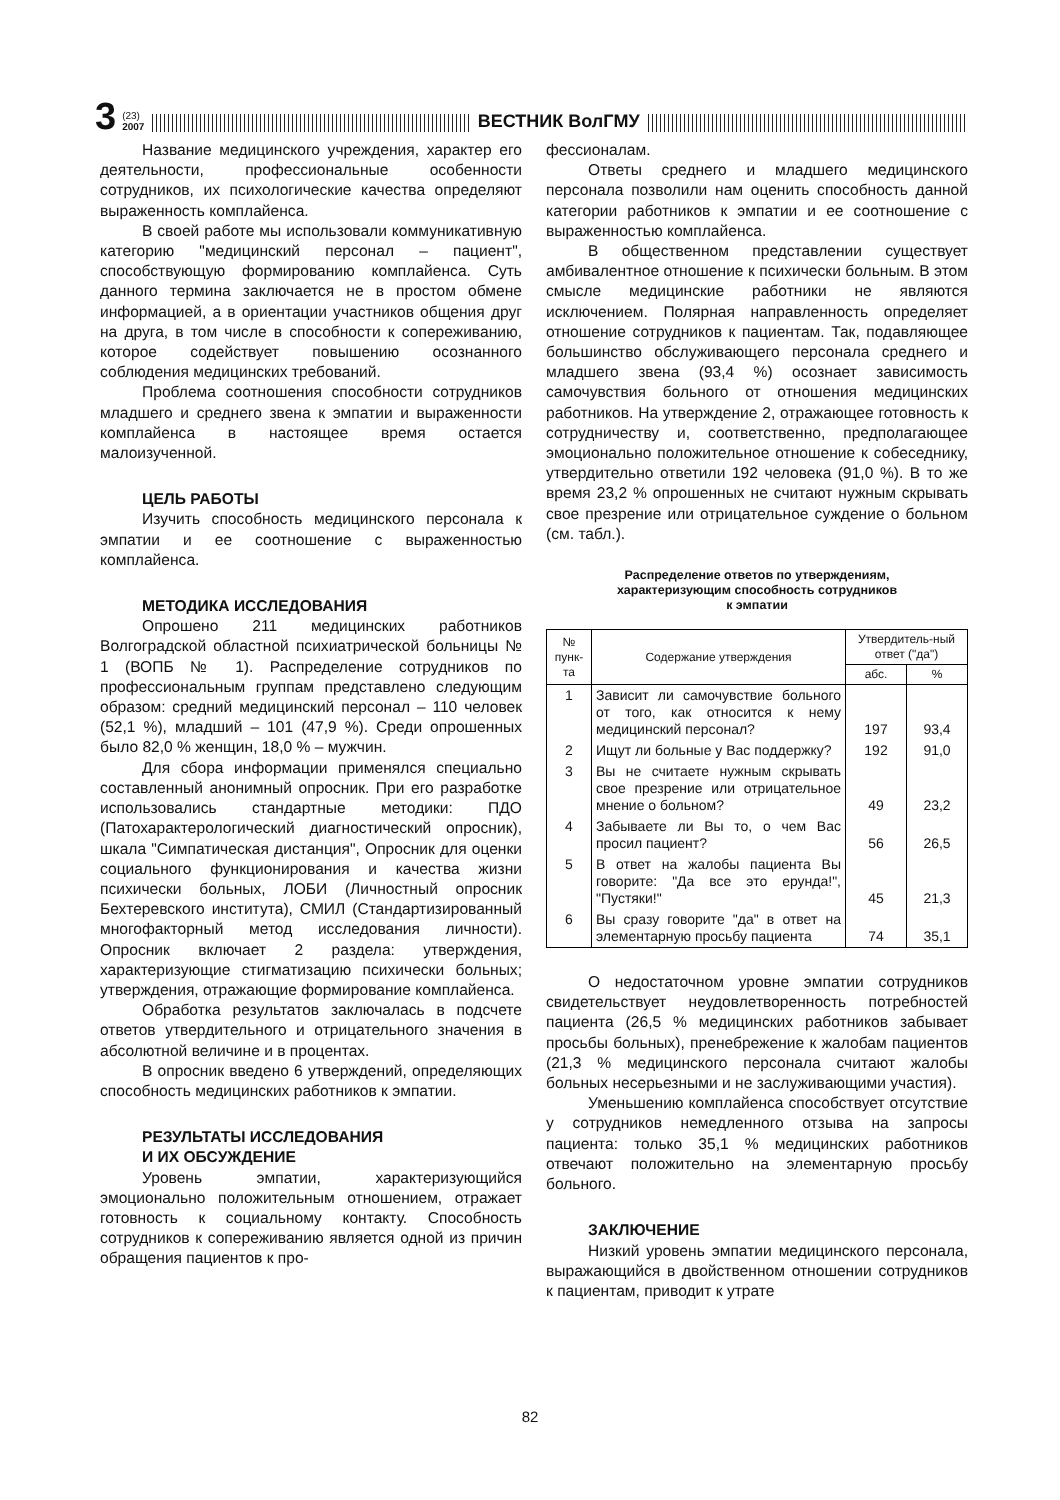3 (23)
2007 ВЕСТНИК ВолГМУ
Название медицинского учреждения, характер его деятельности, профессиональные особенности сотрудников, их психологические качества определяют выраженность комплайенса.
В своей работе мы использовали коммуникативную категорию "медицинский персонал – пациент", способствующую формированию комплайенса. Суть данного термина заключается не в простом обмене информацией, а в ориентации участников общения друг на друга, в том числе в способности к сопереживанию, которое содействует повышению осознанного соблюдения медицинских требований.
Проблема соотношения способности сотрудников младшего и среднего звена к эмпатии и выраженности комплайенса в настоящее время остается малоизученной.
ЦЕЛЬ РАБОТЫ
Изучить способность медицинского персонала к эмпатии и ее соотношение с выраженностью комплайенса.
МЕТОДИКА ИССЛЕДОВАНИЯ
Опрошено 211 медицинских работников Волгоградской областной психиатрической больницы № 1 (ВОПБ № 1). Распределение сотрудников по профессиональным группам представлено следующим образом: средний медицинский персонал – 110 человек (52,1 %), младший – 101 (47,9 %). Среди опрошенных было 82,0 % женщин, 18,0 % – мужчин.
Для сбора информации применялся специально составленный анонимный опросник. При его разработке использовались стандартные методики: ПДО (Патохарактерологический диагностический опросник), шкала "Симпатическая дистанция", Опросник для оценки социального функционирования и качества жизни психически больных, ЛОБИ (Личностный опросник Бехтеревского института), СМИЛ (Стандартизированный многофакторный метод исследования личности). Опросник включает 2 раздела: утверждения, характеризующие стигматизацию психически больных; утверждения, отражающие формирование комплайенса.
Обработка результатов заключалась в подсчете ответов утвердительного и отрицательного значения в абсолютной величине и в процентах.
В опросник введено 6 утверждений, определяющих способность медицинских работников к эмпатии.
РЕЗУЛЬТАТЫ ИССЛЕДОВАНИЯ
И ИХ ОБСУЖДЕНИЕ
Уровень эмпатии, характеризующийся эмоционально положительным отношением, отражает готовность к социальному контакту. Способность сотрудников к сопереживанию является одной из причин обращения пациентов к про-
фессионалам.
Ответы среднего и младшего медицинского персонала позволили нам оценить способность данной категории работников к эмпатии и ее соотношение с выраженностью комплайенса.
В общественном представлении существует амбивалентное отношение к психически больным. В этом смысле медицинские работники не являются исключением. Полярная направленность определяет отношение сотрудников к пациентам. Так, подавляющее большинство обслуживающего персонала среднего и младшего звена (93,4 %) осознает зависимость самочувствия больного от отношения медицинских работников. На утверждение 2, отражающее готовность к сотрудничеству и, соответственно, предполагающее эмоционально положительное отношение к собеседнику, утвердительно ответили 192 человека (91,0 %). В то же время 23,2 % опрошенных не считают нужным скрывать свое презрение или отрицательное суждение о больном (см. табл.).
Распределение ответов по утверждениям,
характеризующим способность сотрудников
к эмпатии
| № пунк-та | Содержание утверждения | Утвердитель-ный ответ ("да") | |
| --- | --- | --- | --- |
| | | абс. | % |
| 1 | Зависит ли самочувствие больного от того, как относится к нему медицинский персонал? | 197 | 93,4 |
| 2 | Ищут ли больные у Вас поддержку? | 192 | 91,0 |
| 3 | Вы не считаете нужным скрывать свое презрение или отрицательное мнение о больном? | 49 | 23,2 |
| 4 | Забываете ли Вы то, о чем Вас просил пациент? | 56 | 26,5 |
| 5 | В ответ на жалобы пациента Вы говорите: "Да все это ерунда!", "Пустяки!" | 45 | 21,3 |
| 6 | Вы сразу говорите "да" в ответ на элементарную просьбу пациента | 74 | 35,1 |
О недостаточном уровне эмпатии сотрудников свидетельствует неудовлетворенность потребностей пациента (26,5 % медицинских работников забывает просьбы больных), пренебрежение к жалобам пациентов (21,3 % медицинского персонала считают жалобы больных несерьезными и не заслуживающими участия).
Уменьшению комплайенса способствует отсутствие у сотрудников немедленного отзыва на запросы пациента: только 35,1 % медицинских работников отвечают положительно на элементарную просьбу больного.
ЗАКЛЮЧЕНИЕ
Низкий уровень эмпатии медицинского персонала, выражающийся в двойственном отношении сотрудников к пациентам, приводит к утрате
82